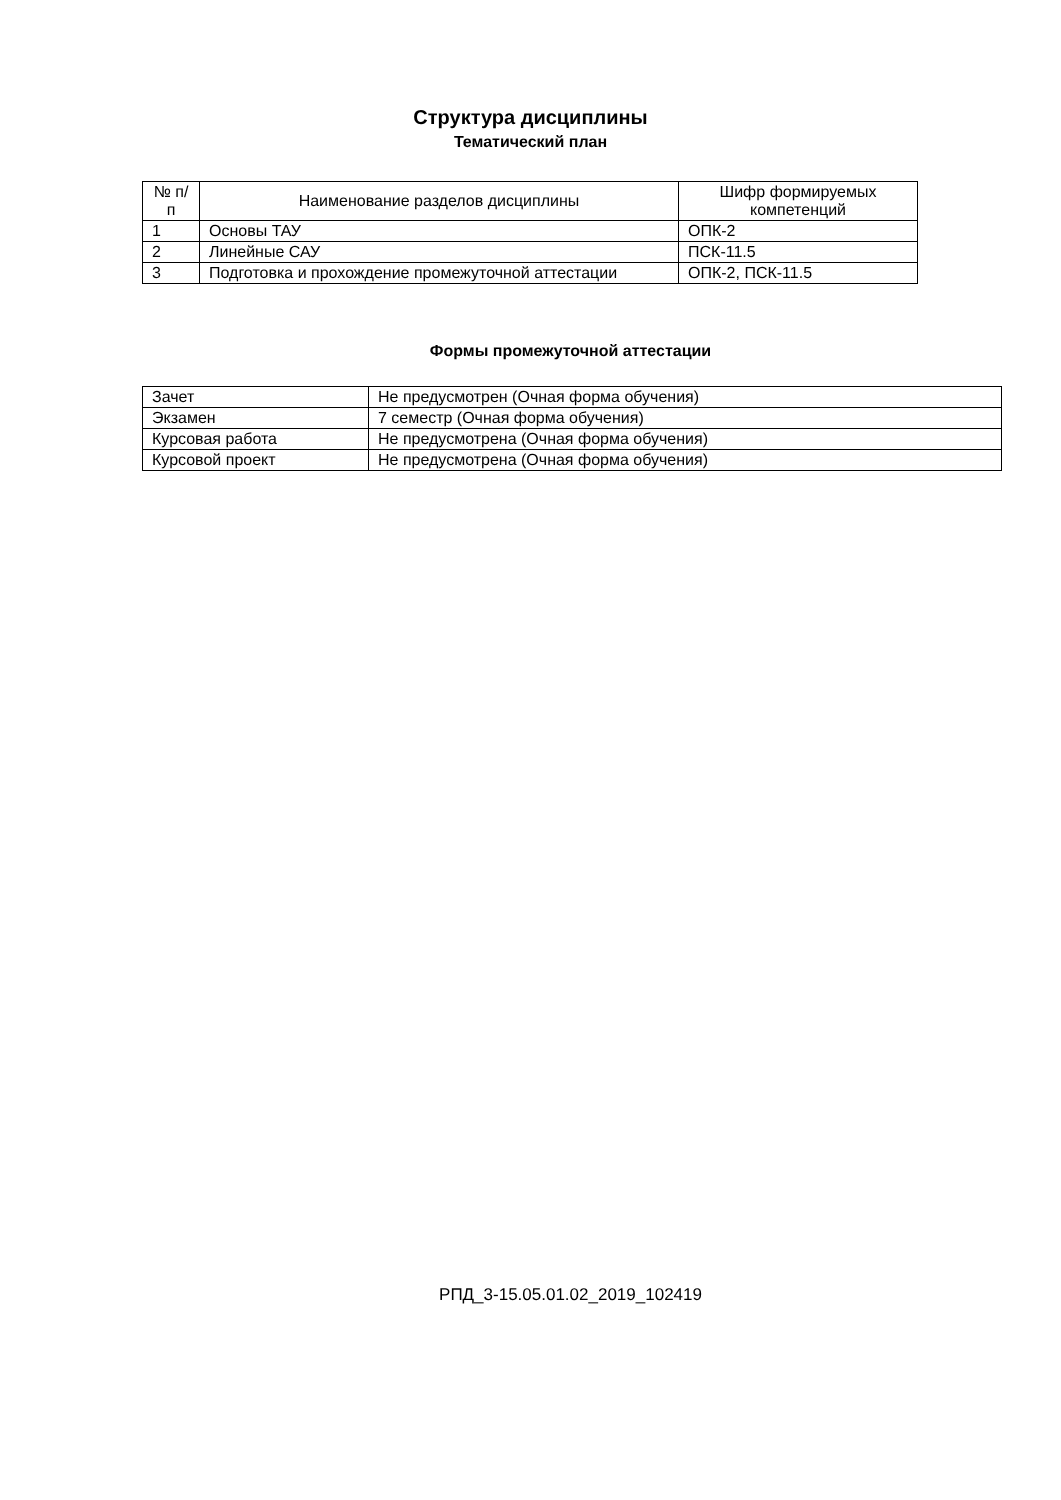Структура дисциплины
Тематический план
| № п/п | Наименование разделов дисциплины | Шифр формируемых компетенций |
| --- | --- | --- |
| 1 | Основы ТАУ | ОПК-2 |
| 2 | Линейные САУ | ПСК-11.5 |
| 3 | Подготовка и прохождение промежуточной аттестации | ОПК-2, ПСК-11.5 |
Формы промежуточной аттестации
| Зачет | Не предусмотрен (Очная форма обучения) |
| Экзамен | 7 семестр (Очная форма обучения) |
| Курсовая работа | Не предусмотрена (Очная форма обучения) |
| Курсовой проект | Не предусмотрена (Очная форма обучения) |
РПД_3-15.05.01.02_2019_102419